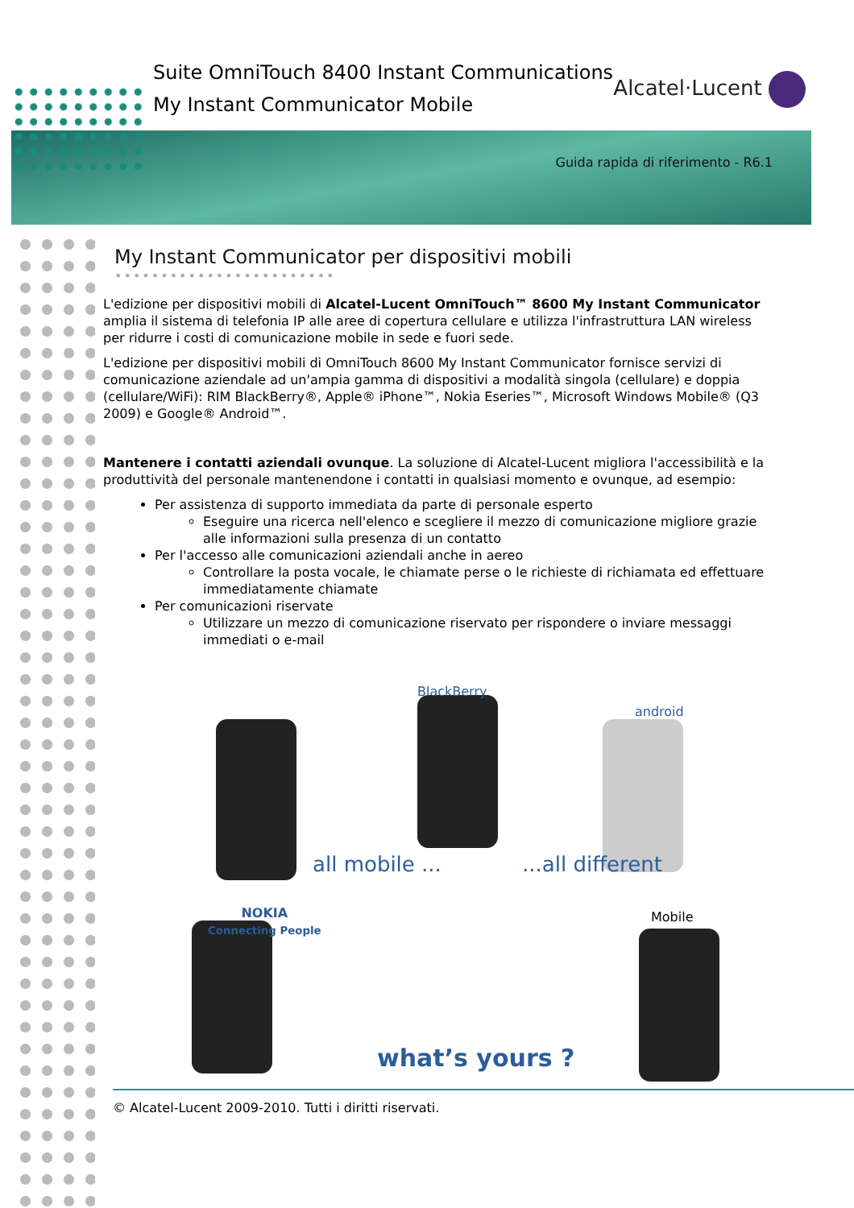Suite OmniTouch 8400 Instant Communications
My Instant Communicator Mobile
Alcatel·Lucent
Guida rapida di riferimento - R6.1
My Instant Communicator per dispositivi mobili ••••••••••••••••••••••••
L'edizione per dispositivi mobili di Alcatel-Lucent OmniTouch™ 8600 My Instant Communicator amplia il sistema di telefonia IP alle aree di copertura cellulare e utilizza l'infrastruttura LAN wireless per ridurre i costi di comunicazione mobile in sede e fuori sede.
L'edizione per dispositivi mobili di OmniTouch 8600 My Instant Communicator fornisce servizi di comunicazione aziendale ad un'ampia gamma di dispositivi a modalità singola (cellulare) e doppia (cellulare/WiFi): RIM BlackBerry®, Apple® iPhone™, Nokia Eseries™, Microsoft Windows Mobile® (Q3 2009) e Google® Android™.
Mantenere i contatti aziendali ovunque. La soluzione di Alcatel-Lucent migliora l'accessibilità e la produttività del personale mantenendone i contatti in qualsiasi momento e ovunque, ad esempio:
Per assistenza di supporto immediata da parte di personale esperto
Eseguire una ricerca nell'elenco e scegliere il mezzo di comunicazione migliore grazie alle informazioni sulla presenza di un contatto
Per l'accesso alle comunicazioni aziendali anche in aereo
Controllare la posta vocale, le chiamate perse o le richieste di richiamata ed effettuare immediatamente chiamate
Per comunicazioni riservate
Utilizzare un mezzo di comunicazione riservato per rispondere o inviare messaggi immediati o e-mail
BlackBerry
android
NOKIA
Connecting People
Mobile
all mobile ... ...all different
what’s yours ?
© Alcatel-Lucent 2009-2010. Tutti i diritti riservati.